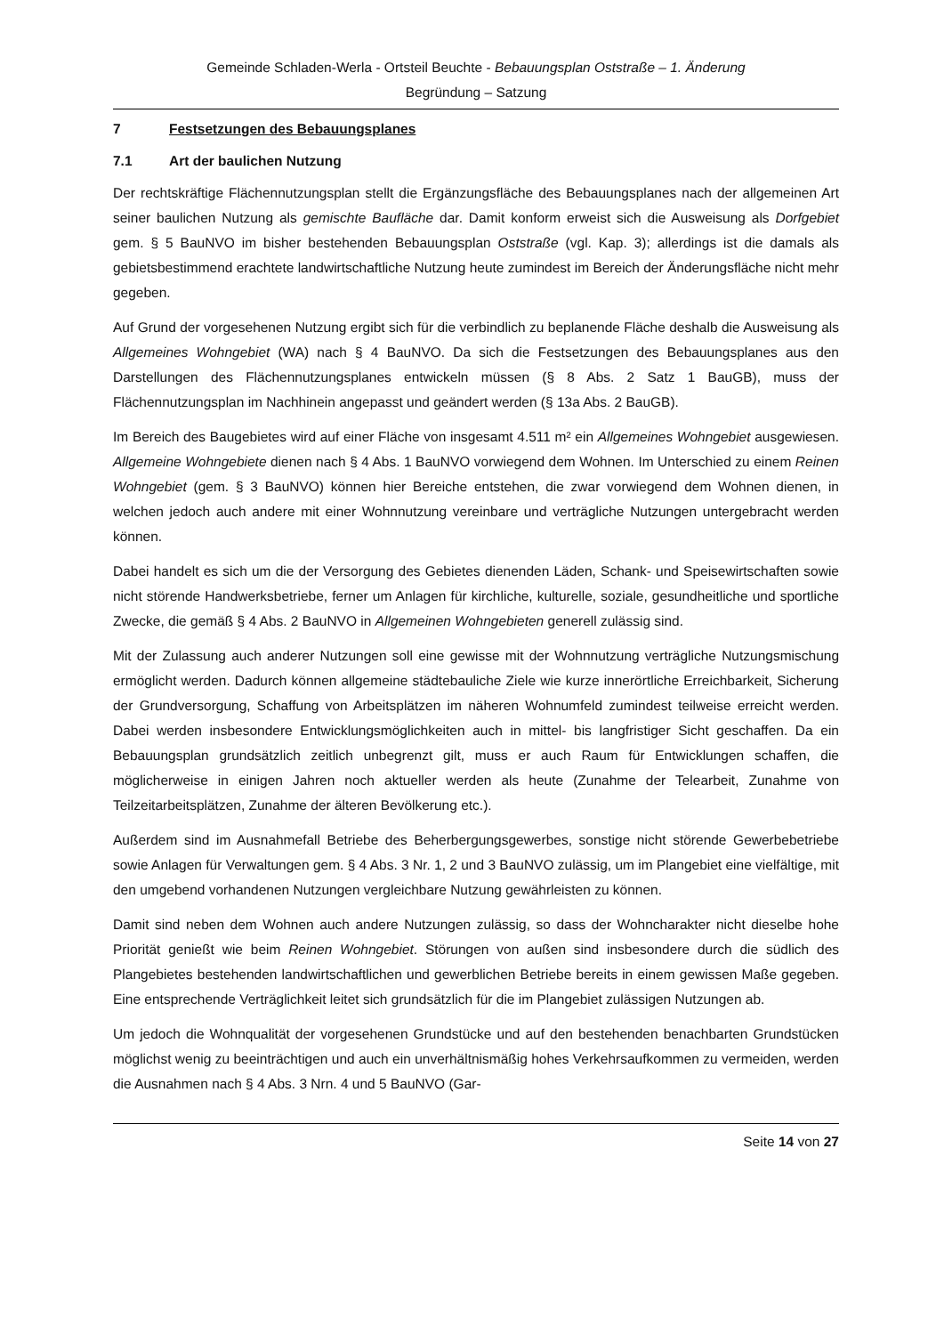Gemeinde Schladen-Werla - Ortsteil Beuchte - Bebauungsplan Oststraße – 1. Änderung
Begründung – Satzung
7 Festsetzungen des Bebauungsplanes
7.1 Art der baulichen Nutzung
Der rechtskräftige Flächennutzungsplan stellt die Ergänzungsfläche des Bebauungsplanes nach der allgemeinen Art seiner baulichen Nutzung als gemischte Baufläche dar. Damit konform erweist sich die Ausweisung als Dorfgebiet gem. § 5 BauNVO im bisher bestehenden Bebauungsplan Oststraße (vgl. Kap. 3); allerdings ist die damals als gebietsbestimmend erachtete landwirtschaftliche Nutzung heute zumindest im Bereich der Änderungsfläche nicht mehr gegeben.
Auf Grund der vorgesehenen Nutzung ergibt sich für die verbindlich zu beplanende Fläche deshalb die Ausweisung als Allgemeines Wohngebiet (WA) nach § 4 BauNVO. Da sich die Festsetzungen des Bebauungsplanes aus den Darstellungen des Flächennutzungsplanes entwickeln müssen (§ 8 Abs. 2 Satz 1 BauGB), muss der Flächennutzungsplan im Nachhinein angepasst und geändert werden (§ 13a Abs. 2 BauGB).
Im Bereich des Baugebietes wird auf einer Fläche von insgesamt 4.511 m² ein Allgemeines Wohngebiet ausgewiesen. Allgemeine Wohngebiete dienen nach § 4 Abs. 1 BauNVO vorwiegend dem Wohnen. Im Unterschied zu einem Reinen Wohngebiet (gem. § 3 BauNVO) können hier Bereiche entstehen, die zwar vorwiegend dem Wohnen dienen, in welchen jedoch auch andere mit einer Wohnnutzung vereinbare und verträgliche Nutzungen untergebracht werden können.
Dabei handelt es sich um die der Versorgung des Gebietes dienenden Läden, Schank- und Speisewirtschaften sowie nicht störende Handwerksbetriebe, ferner um Anlagen für kirchliche, kulturelle, soziale, gesundheitliche und sportliche Zwecke, die gemäß § 4 Abs. 2 BauNVO in Allgemeinen Wohngebieten generell zulässig sind.
Mit der Zulassung auch anderer Nutzungen soll eine gewisse mit der Wohnnutzung verträgliche Nutzungsmischung ermöglicht werden. Dadurch können allgemeine städtebauliche Ziele wie kurze innerörtliche Erreichbarkeit, Sicherung der Grundversorgung, Schaffung von Arbeitsplätzen im näheren Wohnumfeld zumindest teilweise erreicht werden. Dabei werden insbesondere Entwicklungsmöglichkeiten auch in mittel- bis langfristiger Sicht geschaffen. Da ein Bebauungsplan grundsätzlich zeitlich unbegrenzt gilt, muss er auch Raum für Entwicklungen schaffen, die möglicherweise in einigen Jahren noch aktueller werden als heute (Zunahme der Telearbeit, Zunahme von Teilzeitarbeitsplätzen, Zunahme der älteren Bevölkerung etc.).
Außerdem sind im Ausnahmefall Betriebe des Beherbergungsgewerbes, sonstige nicht störende Gewerbebetriebe sowie Anlagen für Verwaltungen gem. § 4 Abs. 3 Nr. 1, 2 und 3 BauNVO zulässig, um im Plangebiet eine vielfältige, mit den umgebend vorhandenen Nutzungen vergleichbare Nutzung gewährleisten zu können.
Damit sind neben dem Wohnen auch andere Nutzungen zulässig, so dass der Wohncharakter nicht dieselbe hohe Priorität genießt wie beim Reinen Wohngebiet. Störungen von außen sind insbesondere durch die südlich des Plangebietes bestehenden landwirtschaftlichen und gewerblichen Betriebe bereits in einem gewissen Maße gegeben. Eine entsprechende Verträglichkeit leitet sich grundsätzlich für die im Plangebiet zulässigen Nutzungen ab.
Um jedoch die Wohnqualität der vorgesehenen Grundstücke und auf den bestehenden benachbarten Grundstücken möglichst wenig zu beeinträchtigen und auch ein unverhältnismäßig hohes Verkehrsaufkommen zu vermeiden, werden die Ausnahmen nach § 4 Abs. 3 Nrn. 4 und 5 BauNVO (Gar-
Seite 14 von 27